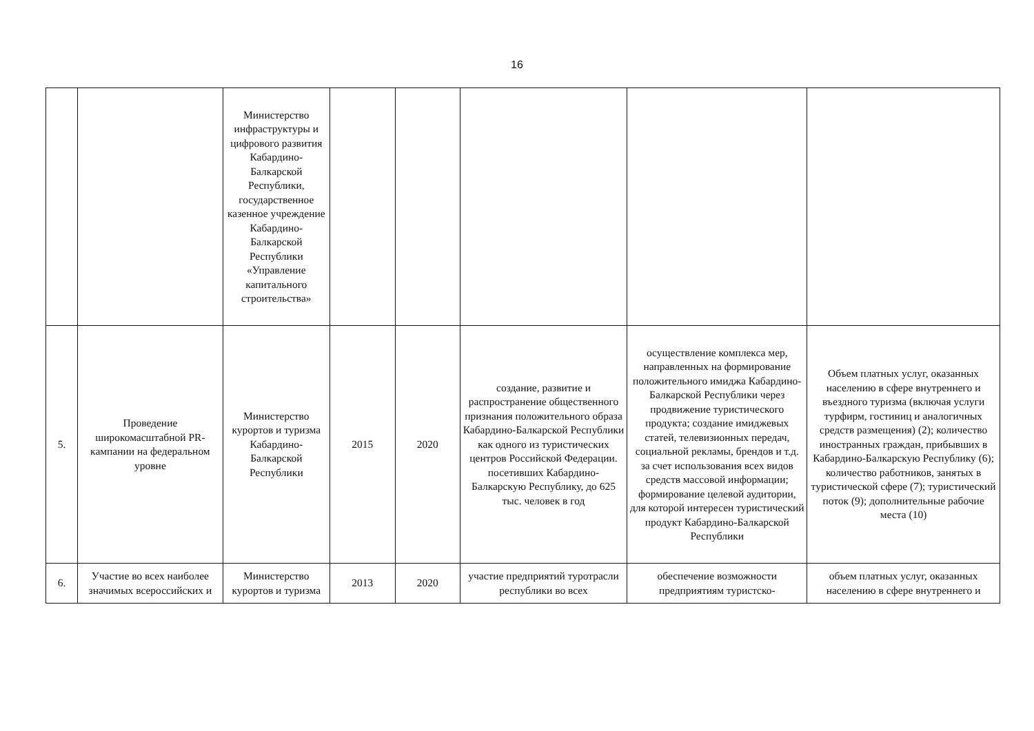16
| | | Министерство инфраструктуры и цифрового развития Кабардино-Балкарской Республики, государственное казенное учреждение Кабардино-Балкарской Республики «Управление капитального строительства» | | | | | |
| 5. | Проведение широкомасштабной PR-кампании на федеральном уровне | Министерство курортов и туризма Кабардино-Балкарской Республики | 2015 | 2020 | создание, развитие и распространение общественного признания положительного образа Кабардино-Балкарской Республики как одного из туристических центров Российской Федерации. посетивших Кабардино-Балкарскую Республику, до 625 тыс. человек в год | осуществление комплекса мер, направленных на формирование положительного имиджа Кабардино-Балкарской Республики через продвижение туристического продукта; создание имиджевых статей, телевизионных передач, социальной рекламы, брендов и т.д. за счет использования всех видов средств массовой информации; формирование целевой аудитории, для которой интересен туристический продукт Кабардино-Балкарской Республики | Объем платных услуг, оказанных населению в сфере внутреннего и въездного туризма (включая услуги турфирм, гостиниц и аналогичных средств размещения) (2); количество иностранных граждан, прибывших в Кабардино-Балкарскую Республику (6); количество работников, занятых в туристической сфере (7); туристический поток (9); дополнительные рабочие места (10) |
| 6. | Участие во всех наиболее значимых всероссийских и | Министерство курортов и туризма | 2013 | 2020 | участие предприятий туротрасли республики во всех | обеспечение возможности предприятиям туристско- | объем платных услуг, оказанных населению в сфере внутреннего и |